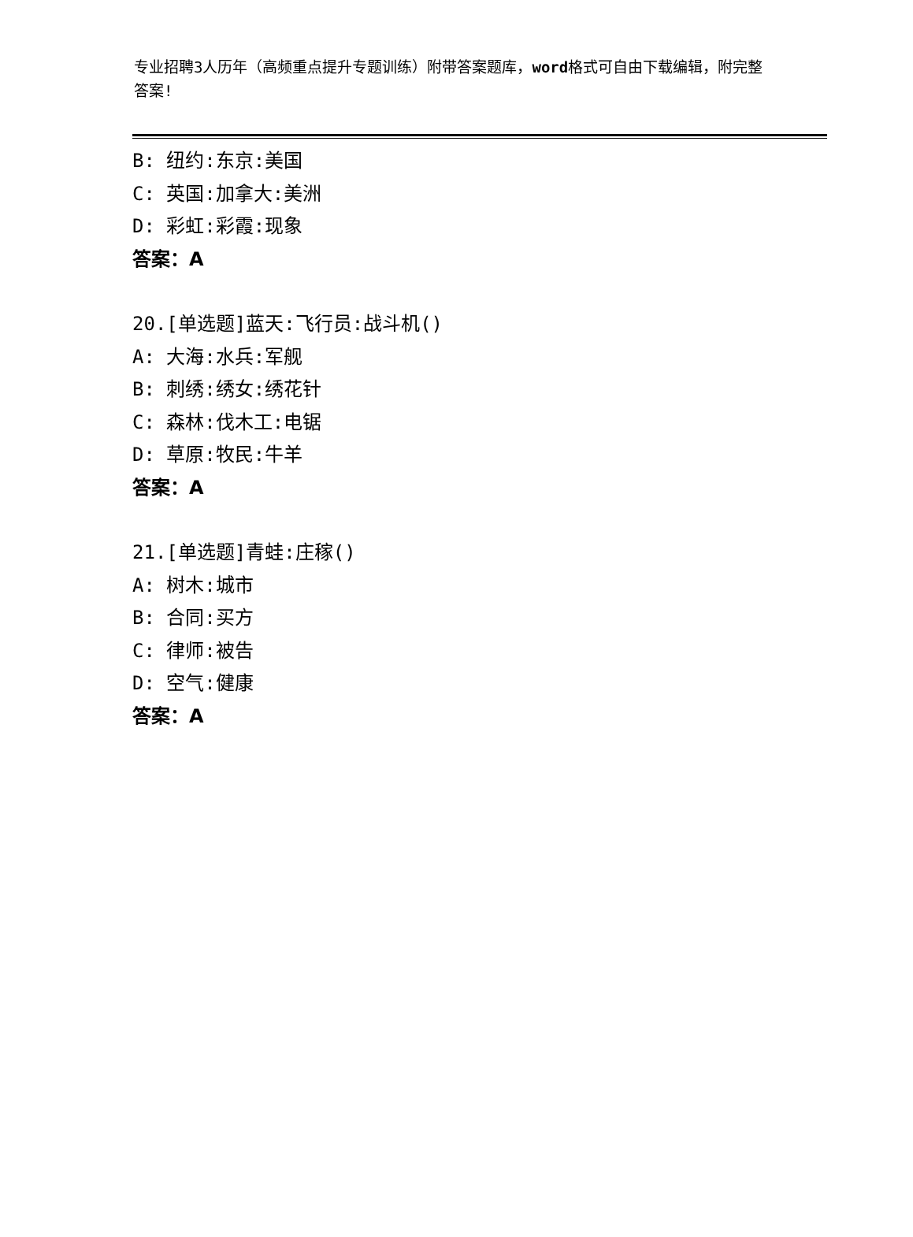专业招聘3人历年（高频重点提升专题训练）附带答案题库，word格式可自由下载编辑，附完整答案!
B: 纽约:东京:美国
C: 英国:加拿大:美洲
D: 彩虹:彩霞:现象
答案：A
20.[单选题]蓝天:飞行员:战斗机()
A: 大海:水兵:军舰
B: 刺绣:绣女:绣花针
C: 森林:伐木工:电锯
D: 草原:牧民:牛羊
答案：A
21.[单选题]青蛙:庄稼()
A: 树木:城市
B: 合同:买方
C: 律师:被告
D: 空气:健康
答案：A